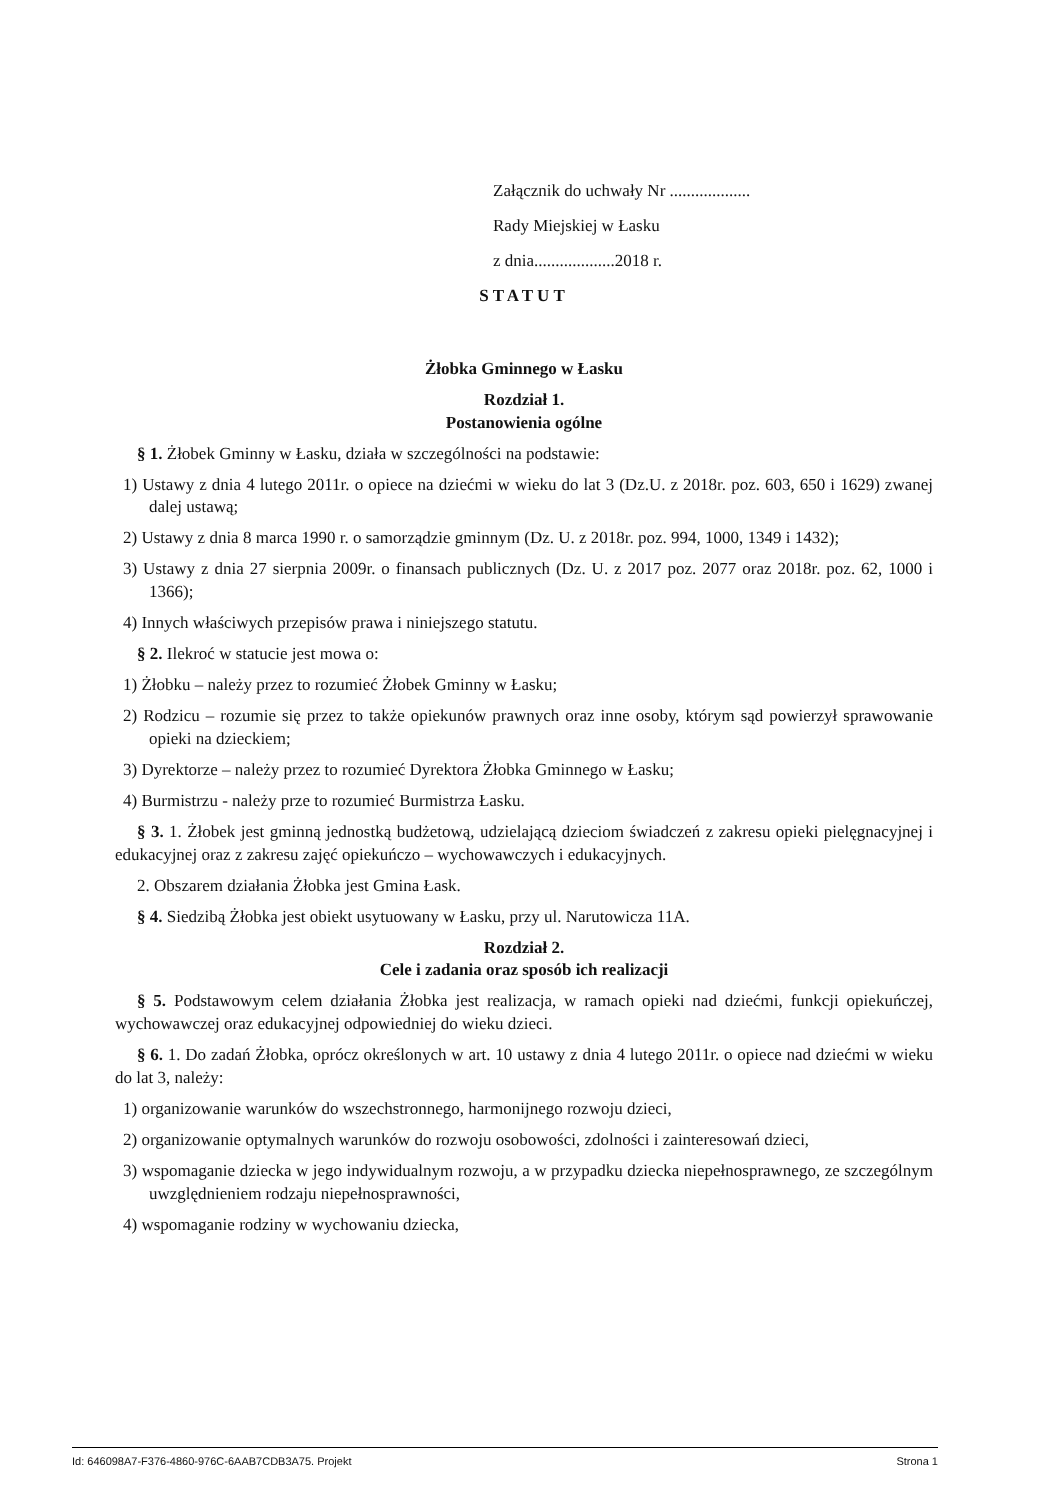Załącznik do uchwały Nr ...................
Rady Miejskiej w Łasku
z dnia...................2018 r.
STATUT
Żłobka Gminnego w Łasku
Rozdział 1.
Postanowienia ogólne
§ 1. Żłobek Gminny w Łasku, działa w szczególności na podstawie:
1) Ustawy z dnia 4 lutego 2011r. o opiece na dziećmi w wieku do lat 3 (Dz.U. z 2018r. poz. 603, 650 i 1629) zwanej dalej ustawą;
2) Ustawy z dnia 8 marca 1990 r. o samorządzie gminnym (Dz. U. z 2018r. poz. 994, 1000, 1349 i 1432);
3) Ustawy z dnia 27 sierpnia 2009r. o finansach publicznych (Dz. U. z 2017 poz. 2077 oraz 2018r. poz. 62, 1000 i 1366);
4) Innych właściwych przepisów prawa i niniejszego statutu.
§ 2. Ilekroć w statucie jest mowa o:
1) Żłobku – należy przez to rozumieć Żłobek Gminny w Łasku;
2) Rodzicu – rozumie się przez to także opiekunów prawnych oraz inne osoby, którym sąd powierzył sprawowanie opieki na dzieckiem;
3) Dyrektorze – należy przez to rozumieć Dyrektora Żłobka Gminnego w Łasku;
4) Burmistrzu - należy prze to rozumieć Burmistrza Łasku.
§ 3. 1. Żłobek jest gminną jednostką budżetową, udzielającą dzieciom świadczeń z zakresu opieki pielęgnacyjnej i edukacyjnej oraz z zakresu zajęć opiekuńczo – wychowawczych i edukacyjnych.
2. Obszarem działania Żłobka jest Gmina Łask.
§ 4. Siedzibą Żłobka jest obiekt usytuowany w Łasku, przy ul. Narutowicza 11A.
Rozdział 2.
Cele i zadania oraz sposób ich realizacji
§ 5. Podstawowym celem działania Żłobka jest realizacja, w ramach opieki nad dziećmi, funkcji opiekuńczej, wychowawczej oraz edukacyjnej odpowiedniej do wieku dzieci.
§ 6. 1. Do zadań Żłobka, oprócz określonych w art. 10 ustawy z dnia 4 lutego 2011r. o opiece nad dziećmi w wieku do lat 3, należy:
1) organizowanie warunków do wszechstronnego, harmonijnego rozwoju dzieci,
2) organizowanie optymalnych warunków do rozwoju osobowości, zdolności i zainteresowań dzieci,
3) wspomaganie dziecka w jego indywidualnym rozwoju, a w przypadku dziecka niepełnosprawnego, ze szczególnym uwzględnieniem rodzaju niepełnosprawności,
4) wspomaganie rodziny w wychowaniu dziecka,
Id: 646098A7-F376-4860-976C-6AAB7CDB3A75. Projekt Strona 1